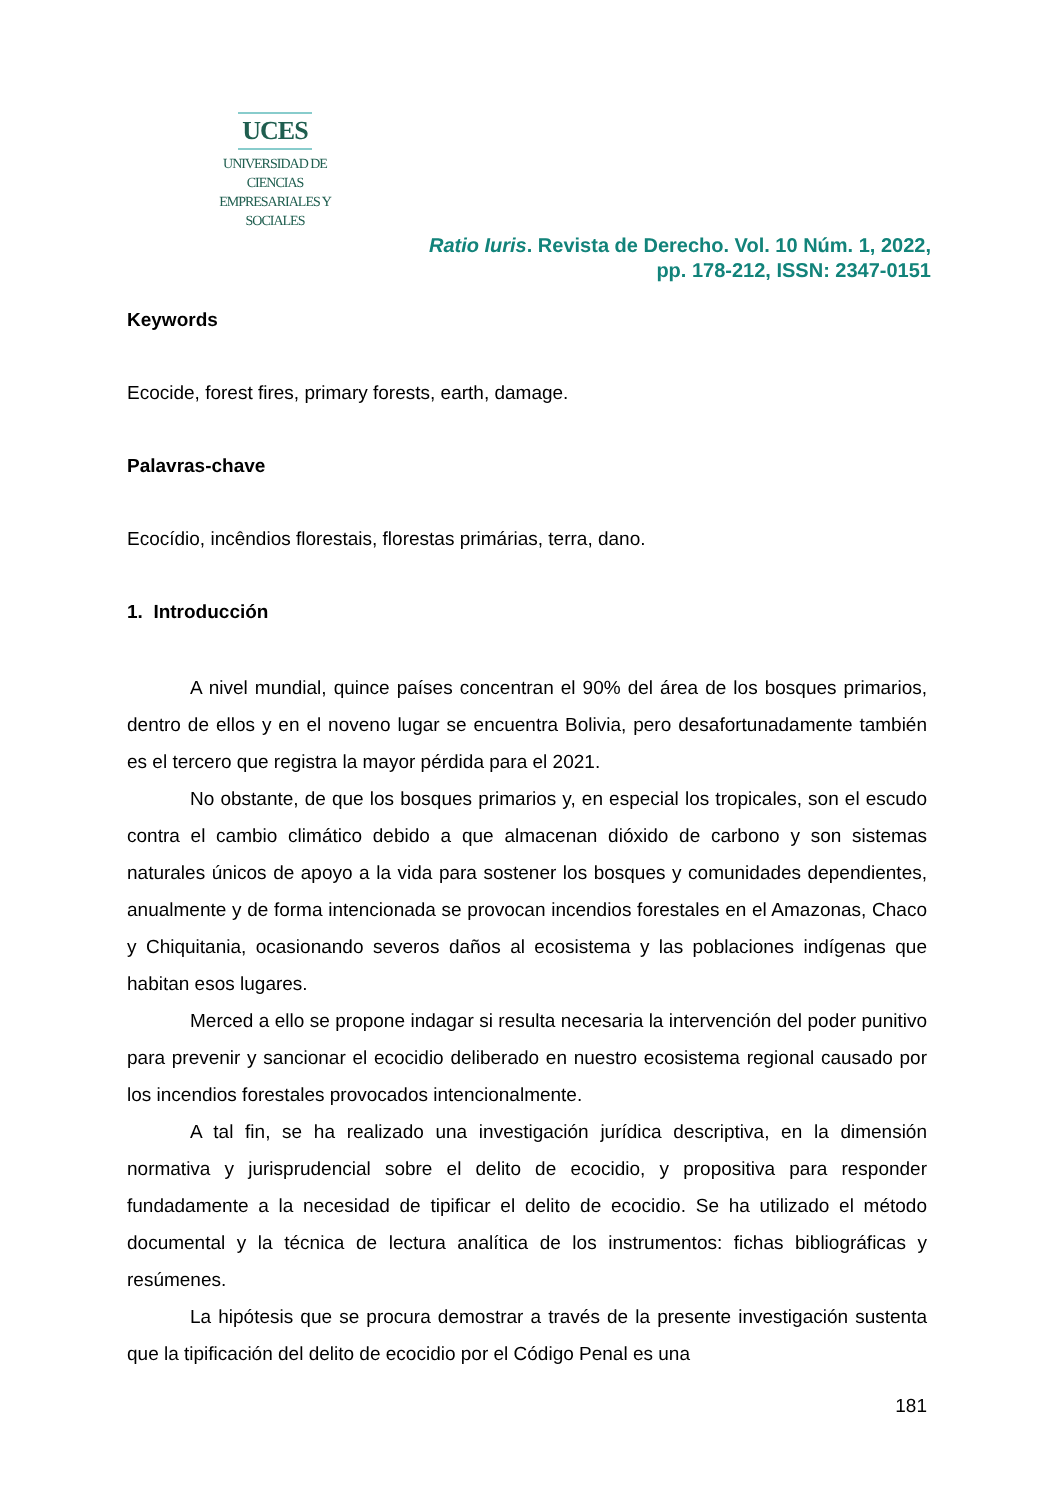UCES
UNIVERSIDAD DE CIENCIAS
EMPRESARIALES Y SOCIALES
Ratio Iuris. Revista de Derecho. Vol. 10 Núm. 1, 2022,
pp. 178-212, ISSN: 2347-0151
Keywords
Ecocide, forest fires, primary forests, earth, damage.
Palavras-chave
Ecocídio, incêndios florestais, florestas primárias, terra, dano.
1. Introducción
A nivel mundial, quince países concentran el 90% del área de los bosques primarios, dentro de ellos y en el noveno lugar se encuentra Bolivia, pero desafortunadamente también es el tercero que registra la mayor pérdida para el 2021.
No obstante, de que los bosques primarios y, en especial los tropicales, son el escudo contra el cambio climático debido a que almacenan dióxido de carbono y son sistemas naturales únicos de apoyo a la vida para sostener los bosques y comunidades dependientes, anualmente y de forma intencionada se provocan incendios forestales en el Amazonas, Chaco y Chiquitania, ocasionando severos daños al ecosistema y las poblaciones indígenas que habitan esos lugares.
Merced a ello se propone indagar si resulta necesaria la intervención del poder punitivo para prevenir y sancionar el ecocidio deliberado en nuestro ecosistema regional causado por los incendios forestales provocados intencionalmente.
A tal fin, se ha realizado una investigación jurídica descriptiva, en la dimensión normativa y jurisprudencial sobre el delito de ecocidio, y propositiva para responder fundadamente a la necesidad de tipificar el delito de ecocidio. Se ha utilizado el método documental y la técnica de lectura analítica de los instrumentos: fichas bibliográficas y resúmenes.
La hipótesis que se procura demostrar a través de la presente investigación sustenta que la tipificación del delito de ecocidio por el Código Penal es una
181